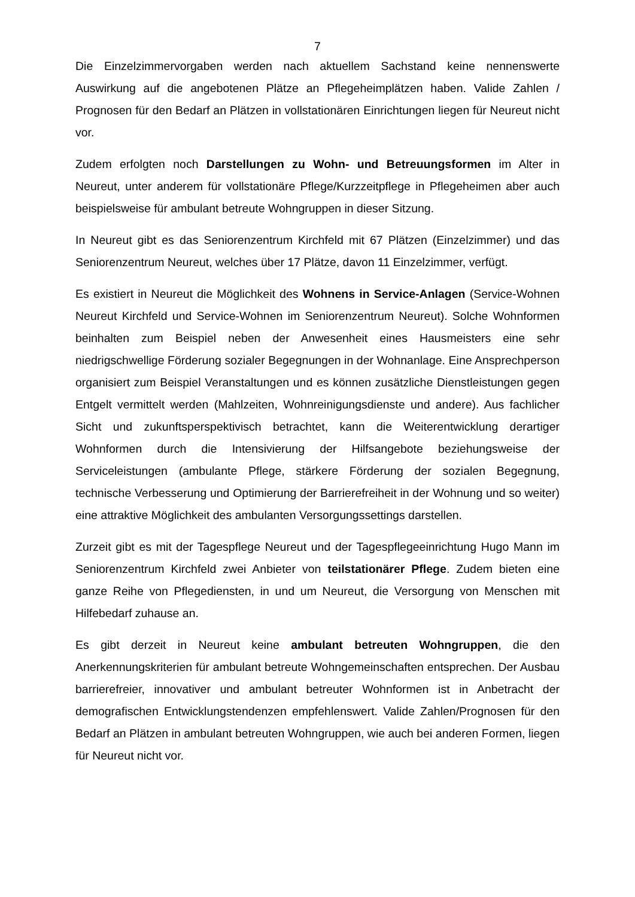7
Die Einzelzimmervorgaben werden nach aktuellem Sachstand keine nennenswerte Auswirkung auf die angebotenen Plätze an Pflegeheimplätzen haben. Valide Zahlen / Prognosen für den Bedarf an Plätzen in vollstationären Einrichtungen liegen für Neureut nicht vor.
Zudem erfolgten noch Darstellungen zu Wohn- und Betreuungsformen im Alter in Neureut, unter anderem für vollstationäre Pflege/Kurzzeitpflege in Pflegeheimen aber auch beispielsweise für ambulant betreute Wohngruppen in dieser Sitzung.
In Neureut gibt es das Seniorenzentrum Kirchfeld mit 67 Plätzen (Einzelzimmer) und das Seniorenzentrum Neureut, welches über 17 Plätze, davon 11 Einzelzimmer, verfügt.
Es existiert in Neureut die Möglichkeit des Wohnens in Service-Anlagen (Service-Wohnen Neureut Kirchfeld und Service-Wohnen im Seniorenzentrum Neureut). Solche Wohnformen beinhalten zum Beispiel neben der Anwesenheit eines Hausmeisters eine sehr niedrigschwellige Förderung sozialer Begegnungen in der Wohnanlage. Eine Ansprechperson organisiert zum Beispiel Veranstaltungen und es können zusätzliche Dienstleistungen gegen Entgelt vermittelt werden (Mahlzeiten, Wohnreinigungsdienste und andere). Aus fachlicher Sicht und zukunftsperspektivisch betrachtet, kann die Weiterentwicklung derartiger Wohnformen durch die Intensivierung der Hilfsangebote beziehungsweise der Serviceleistungen (ambulante Pflege, stärkere Förderung der sozialen Begegnung, technische Verbesserung und Optimierung der Barrierefreiheit in der Wohnung und so weiter) eine attraktive Möglichkeit des ambulanten Versorgungssettings darstellen.
Zurzeit gibt es mit der Tagespflege Neureut und der Tagespflegeeinrichtung Hugo Mann im Seniorenzentrum Kirchfeld zwei Anbieter von teilstationärer Pflege. Zudem bieten eine ganze Reihe von Pflegediensten, in und um Neureut, die Versorgung von Menschen mit Hilfebedarf zuhause an.
Es gibt derzeit in Neureut keine ambulant betreuten Wohngruppen, die den Anerkennungskriterien für ambulant betreute Wohngemeinschaften entsprechen. Der Ausbau barrierefreier, innovativer und ambulant betreuter Wohnformen ist in Anbetracht der demografischen Entwicklungstendenzen empfehlenswert. Valide Zahlen/Prognosen für den Bedarf an Plätzen in ambulant betreuten Wohngruppen, wie auch bei anderen Formen, liegen für Neureut nicht vor.